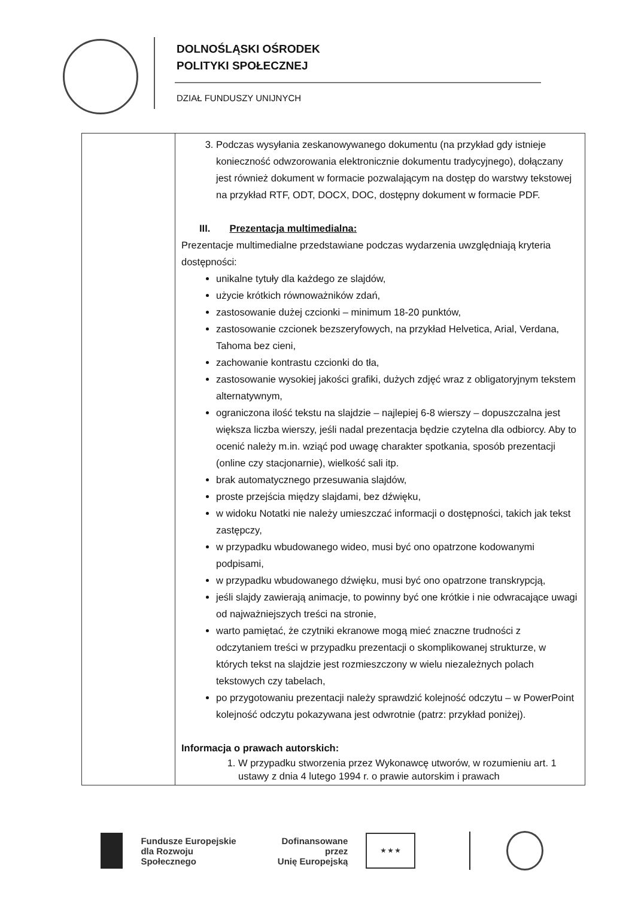DOLNOŚLĄSKI OŚRODEK
POLITYKI SPOŁECZNEJ
DZIAŁ FUNDUSZY UNIJNYCH
| | 3. Podczas wysyłania zeskanowywanego dokumentu (na przykład gdy istnieje konieczność odwzorowania elektronicznie dokumentu tradycyjnego), dołączany jest również dokument w formacie pozwalającym na dostęp do warstwy tekstowej na przykład RTF, ODT, DOCX, DOC, dostępny dokument w formacie PDF. III. Prezentacja multimedialna: Prezentacje multimedialne przedstawiane podczas wydarzenia uwzględniają kryteria dostępności: unikalne tytuły dla każdego ze slajdów, użycie krótkich równoważników zdań, zastosowanie dużej czcionki – minimum 18-20 punktów, zastosowanie czcionek bezszeryfowych, na przykład Helvetica, Arial, Verdana, Tahoma bez cieni, zachowanie kontrastu czcionki do tła, zastosowanie wysokiej jakości grafiki, dużych zdjęć wraz z obligatoryjnym tekstem alternatywnym, ograniczona ilość tekstu na slajdzie – najlepiej 6-8 wierszy – dopuszczalna jest większa liczba wierszy, jeśli nadal prezentacja będzie czytelna dla odbiorcy. Aby to ocenić należy m.in. wziąć pod uwagę charakter spotkania, sposób prezentacji (online czy stacjonarnie), wielkość sali itp. brak automatycznego przesuwania slajdów, proste przejścia między slajdami, bez dźwięku, w widoku Notatki nie należy umieszczać informacji o dostępności, takich jak tekst zastępczy, w przypadku wbudowanego wideo, musi być ono opatrzone kodowanymi podpisami, w przypadku wbudowanego dźwięku, musi być ono opatrzone transkrypcją, jeśli slajdy zawierają animacje, to powinny być one krótkie i nie odwracające uwagi od najważniejszych treści na stronie, warto pamiętać, że czytniki ekranowe mogą mieć znaczne trudności z odczytaniem treści w przypadku prezentacji o skomplikowanej strukturze, w których tekst na slajdzie jest rozmieszczony w wielu niezależnych polach tekstowych czy tabelach, po przygotowaniu prezentacji należy sprawdzić kolejność odczytu – w PowerPoint kolejność odczytu pokazywana jest odwrotnie (patrz: przykład poniżej). Informacja o prawach autorskich: 1. W przypadku stworzenia przez Wykonawcę utworów, w rozumieniu art. 1 ustawy z dnia 4 lutego 1994 r. o prawie autorskim i prawach |
Fundusze Europejskie
dla Rozwoju Społecznego
Dofinansowane przez
Unię Europejską
★ ★ ★